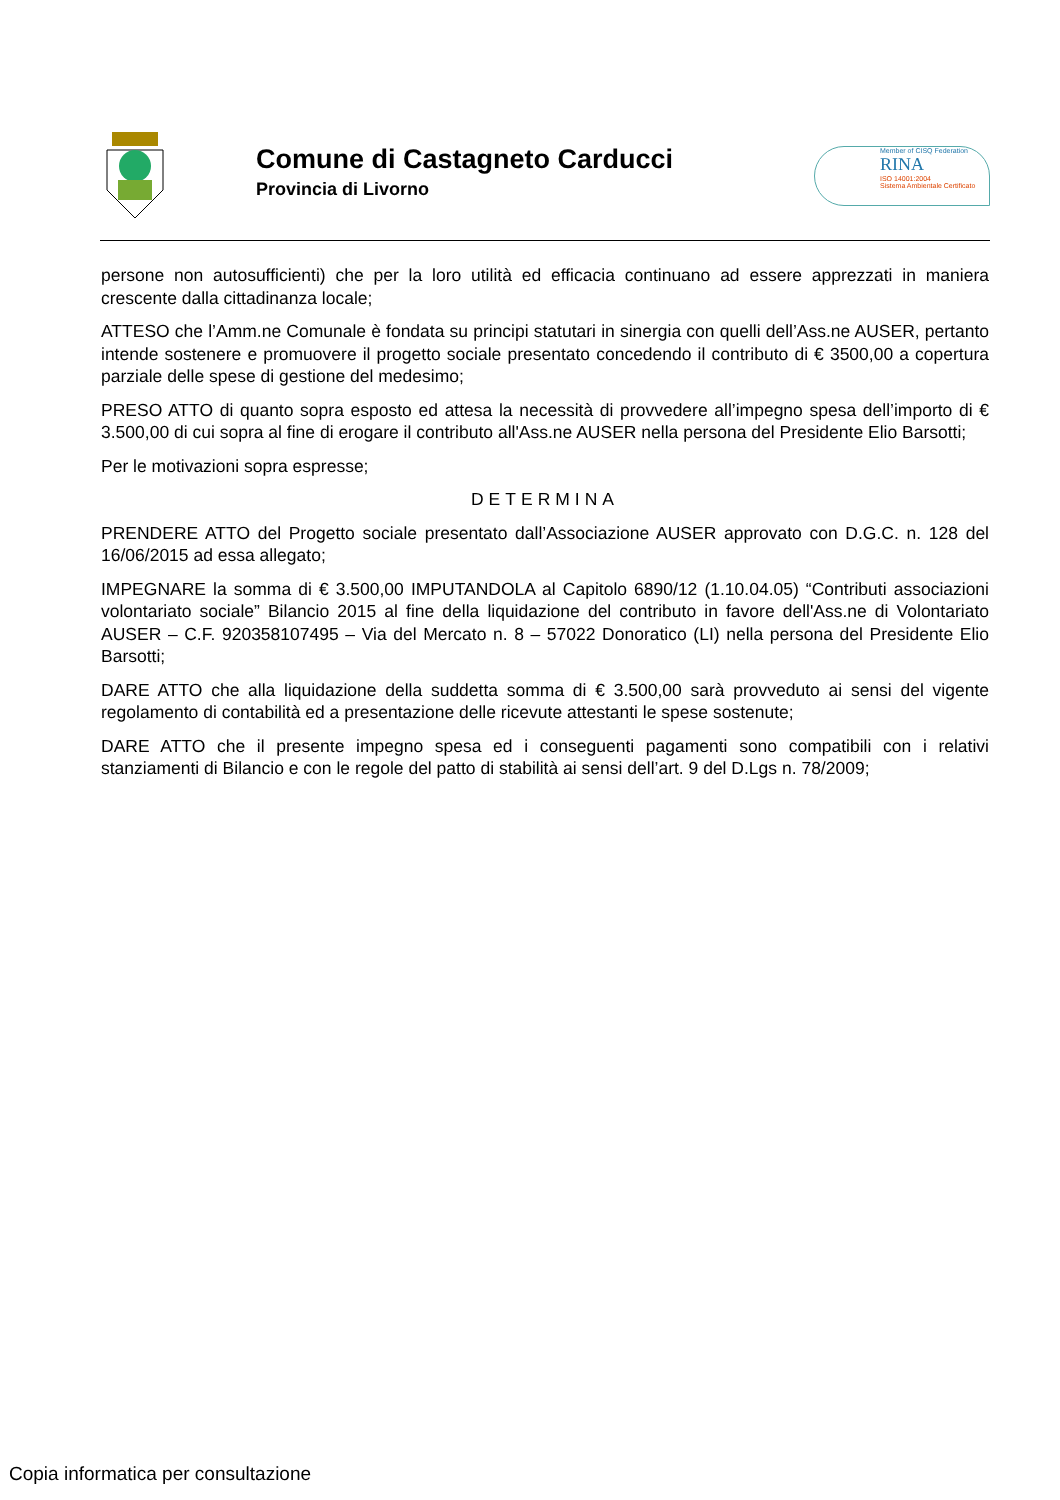Comune di Castagneto Carducci
Provincia di Livorno
Member of CISQ Federation
RINA
ISO 14001:2004
Sistema Ambientale Certificato
persone non autosufficienti) che per la loro utilità ed efficacia continuano ad essere apprezzati in maniera crescente dalla cittadinanza locale;
ATTESO che l’Amm.ne Comunale è fondata su principi statutari in sinergia con quelli dell’Ass.ne AUSER, pertanto intende sostenere e promuovere il progetto sociale presentato concedendo il contributo di € 3500,00 a copertura parziale delle spese di gestione del medesimo;
PRESO ATTO di quanto sopra esposto ed attesa la necessità di provvedere all’impegno spesa dell’importo di € 3.500,00 di cui sopra al fine di erogare il contributo all'Ass.ne AUSER nella persona del Presidente Elio Barsotti;
Per le motivazioni sopra espresse;
DETERMINA
PRENDERE ATTO del Progetto sociale presentato dall’Associazione AUSER approvato con D.G.C. n. 128 del 16/06/2015 ad essa allegato;
IMPEGNARE la somma di € 3.500,00 IMPUTANDOLA al Capitolo 6890/12 (1.10.04.05) “Contributi associazioni volontariato sociale” Bilancio 2015 al fine della liquidazione del contributo in favore dell'Ass.ne di Volontariato AUSER – C.F. 920358107495 – Via del Mercato n. 8 – 57022 Donoratico (LI) nella persona del Presidente Elio Barsotti;
DARE ATTO che alla liquidazione della suddetta somma di € 3.500,00 sarà provveduto ai sensi del vigente regolamento di contabilità ed a presentazione delle ricevute attestanti le spese sostenute;
DARE ATTO che il presente impegno spesa ed i conseguenti pagamenti sono compatibili con i relativi stanziamenti di Bilancio e con le regole del patto di stabilità ai sensi dell’art. 9 del D.Lgs n. 78/2009;
Copia informatica per consultazione